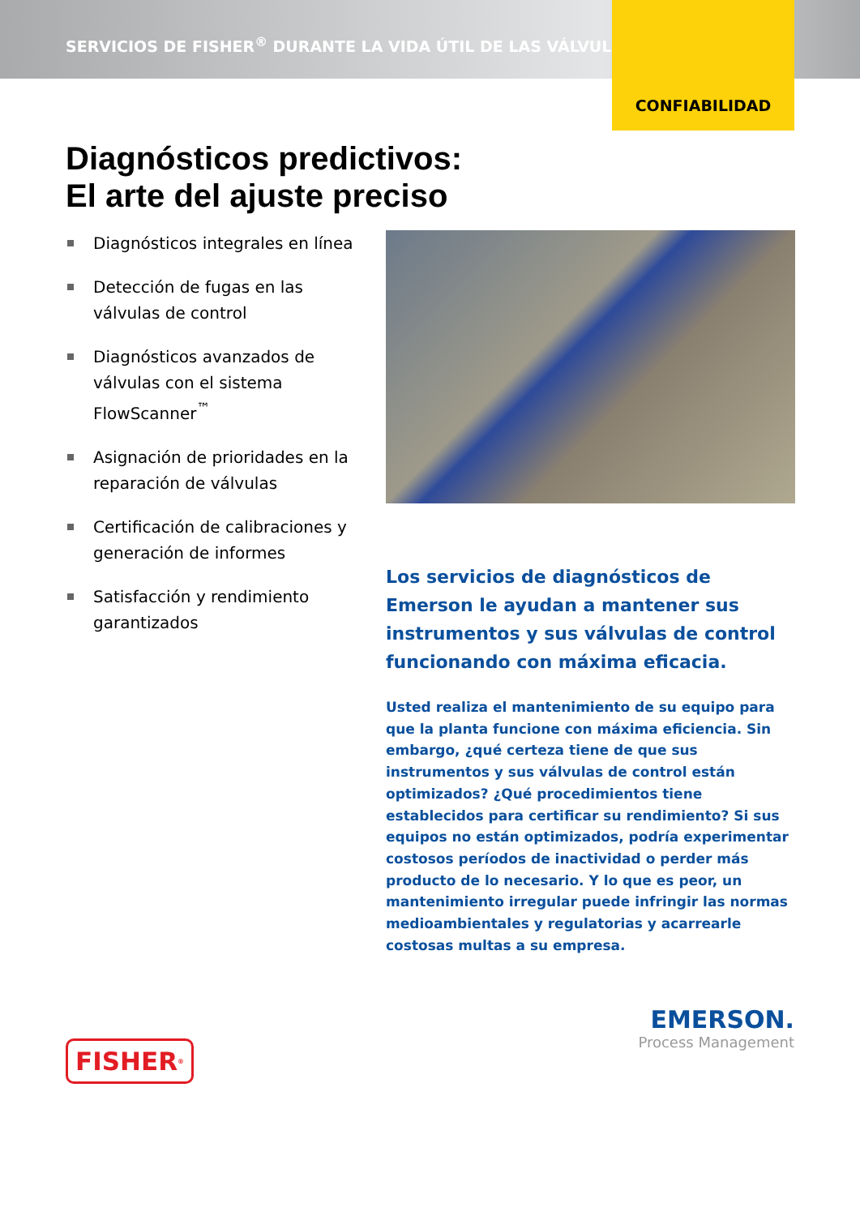SERVICIOS DE FISHER<sup>®</sup> DURANTE LA VIDA ÚTIL DE LAS VÁLVULAS
CONFIABILIDAD
Diagnósticos predictivos:
El arte del ajuste preciso
Diagnósticos integrales en línea
Detección de fugas en las válvulas de control
Diagnósticos avanzados de válvulas con el sistema FlowScanner<sup>™</sup>
Asignación de prioridades en la reparación de válvulas
Certificación de calibraciones y generación de informes
Satisfacción y rendimiento garantizados
Los servicios de diagnósticos de Emerson le ayudan a mantener sus instrumentos y sus válvulas de control funcionando con máxima eficacia.
Usted realiza el mantenimiento de su equipo para que la planta funcione con máxima eficiencia. Sin embargo, ¿qué certeza tiene de que sus instrumentos y sus válvulas de control están optimizados? ¿Qué procedimientos tiene establecidos para certificar su rendimiento? Si sus equipos no están optimizados, podría experimentar costosos períodos de inactividad o perder más producto de lo necesario. Y lo que es peor, un mantenimiento irregular puede infringir las normas medioambientales y regulatorias y acarrearle costosas multas a su empresa.
FISHER<sup>®</sup>
EMERSON.
Process Management